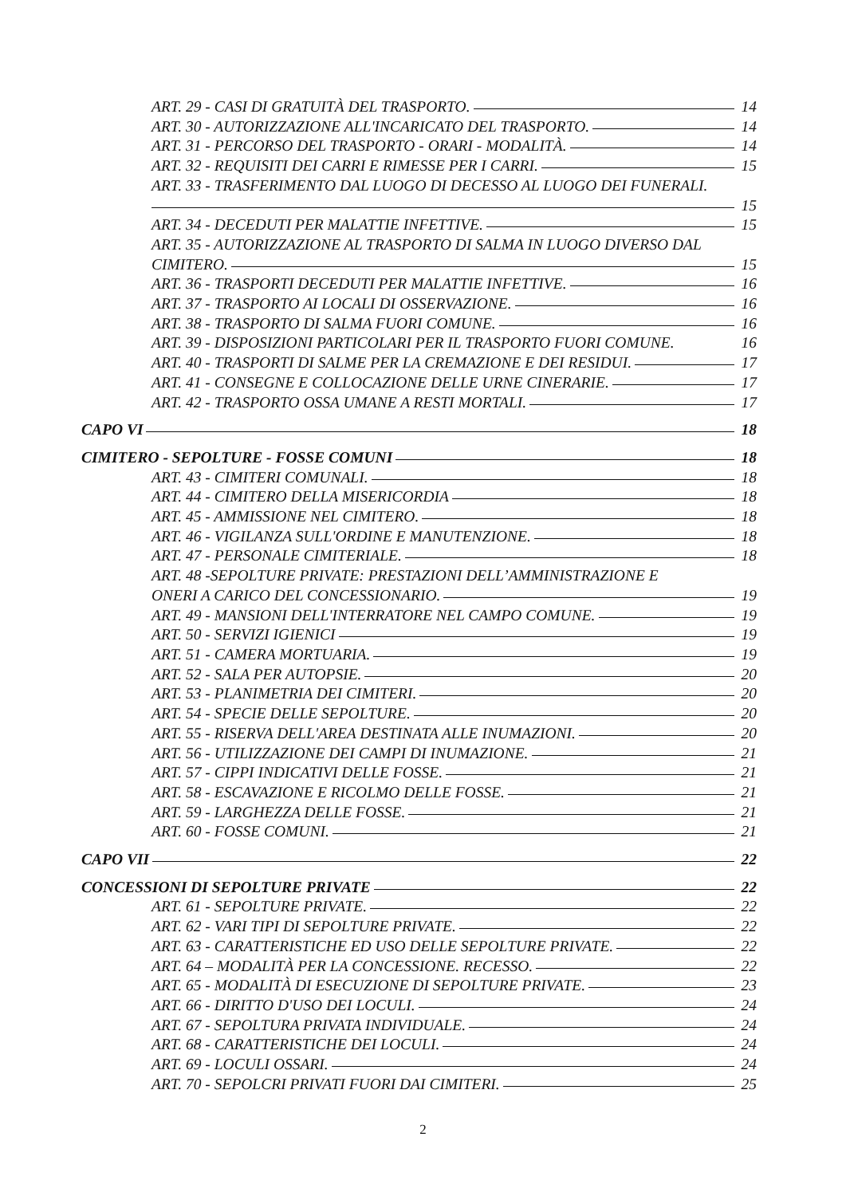ART. 29 - CASI DI GRATUITÀ DEL TRASPORTO. 14
ART. 30 - AUTORIZZAZIONE ALL'INCARICATO DEL TRASPORTO. 14
ART. 31 - PERCORSO DEL TRASPORTO - ORARI - MODALITÀ. 14
ART. 32 - REQUISITI DEI CARRI E RIMESSE PER I CARRI. 15
ART. 33 - TRASFERIMENTO DAL LUOGO DI DECESSO AL LUOGO DEI FUNERALI.
15
ART. 34 - DECEDUTI PER MALATTIE INFETTIVE. 15
ART. 35 - AUTORIZZAZIONE AL TRASPORTO DI SALMA IN LUOGO DIVERSO DAL
CIMITERO. 15
ART. 36 - TRASPORTI DECEDUTI PER MALATTIE INFETTIVE. 16
ART. 37 - TRASPORTO AI LOCALI DI OSSERVAZIONE. 16
ART. 38 - TRASPORTO DI SALMA FUORI COMUNE. 16
ART. 39 - DISPOSIZIONI PARTICOLARI PER IL TRASPORTO FUORI COMUNE. 16
ART. 40 - TRASPORTI DI SALME PER LA CREMAZIONE E DEI RESIDUI. 17
ART. 41 - CONSEGNE E COLLOCAZIONE DELLE URNE CINERARIE. 17
ART. 42 - TRASPORTO OSSA UMANE A RESTI MORTALI. 17
CAPO VI 18
CIMITERO - SEPOLTURE - FOSSE COMUNI 18
ART. 43 - CIMITERI COMUNALI. 18
ART. 44 - CIMITERO DELLA MISERICORDIA 18
ART. 45 - AMMISSIONE NEL CIMITERO. 18
ART. 46 - VIGILANZA SULL'ORDINE E MANUTENZIONE. 18
ART. 47 - PERSONALE CIMITERIALE. 18
ART. 48 -SEPOLTURE PRIVATE: PRESTAZIONI DELL’AMMINISTRAZIONE E
ONERI A CARICO DEL CONCESSIONARIO. 19
ART. 49 - MANSIONI DELL'INTERRATORE NEL CAMPO COMUNE. 19
ART. 50 - SERVIZI IGIENICI 19
ART. 51 - CAMERA MORTUARIA. 19
ART. 52 - SALA PER AUTOPSIE. 20
ART. 53 - PLANIMETRIA DEI CIMITERI. 20
ART. 54 - SPECIE DELLE SEPOLTURE. 20
ART. 55 - RISERVA DELL'AREA DESTINATA ALLE INUMAZIONI. 20
ART. 56 - UTILIZZAZIONE DEI CAMPI DI INUMAZIONE. 21
ART. 57 - CIPPI INDICATIVI DELLE FOSSE. 21
ART. 58 - ESCAVAZIONE E RICOLMO DELLE FOSSE. 21
ART. 59 - LARGHEZZA DELLE FOSSE. 21
ART. 60 - FOSSE COMUNI. 21
CAPO VII 22
CONCESSIONI DI SEPOLTURE PRIVATE 22
ART. 61 - SEPOLTURE PRIVATE. 22
ART. 62 - VARI TIPI DI SEPOLTURE PRIVATE. 22
ART. 63 - CARATTERISTICHE ED USO DELLE SEPOLTURE PRIVATE. 22
ART. 64 – MODALITÀ PER LA CONCESSIONE. RECESSO. 22
ART. 65 - MODALITÀ DI ESECUZIONE DI SEPOLTURE PRIVATE. 23
ART. 66 - DIRITTO D'USO DEI LOCULI. 24
ART. 67 - SEPOLTURA PRIVATA INDIVIDUALE. 24
ART. 68 - CARATTERISTICHE DEI LOCULI. 24
ART. 69 - LOCULI OSSARI. 24
ART. 70 - SEPOLCRI PRIVATI FUORI DAI CIMITERI. 25
2